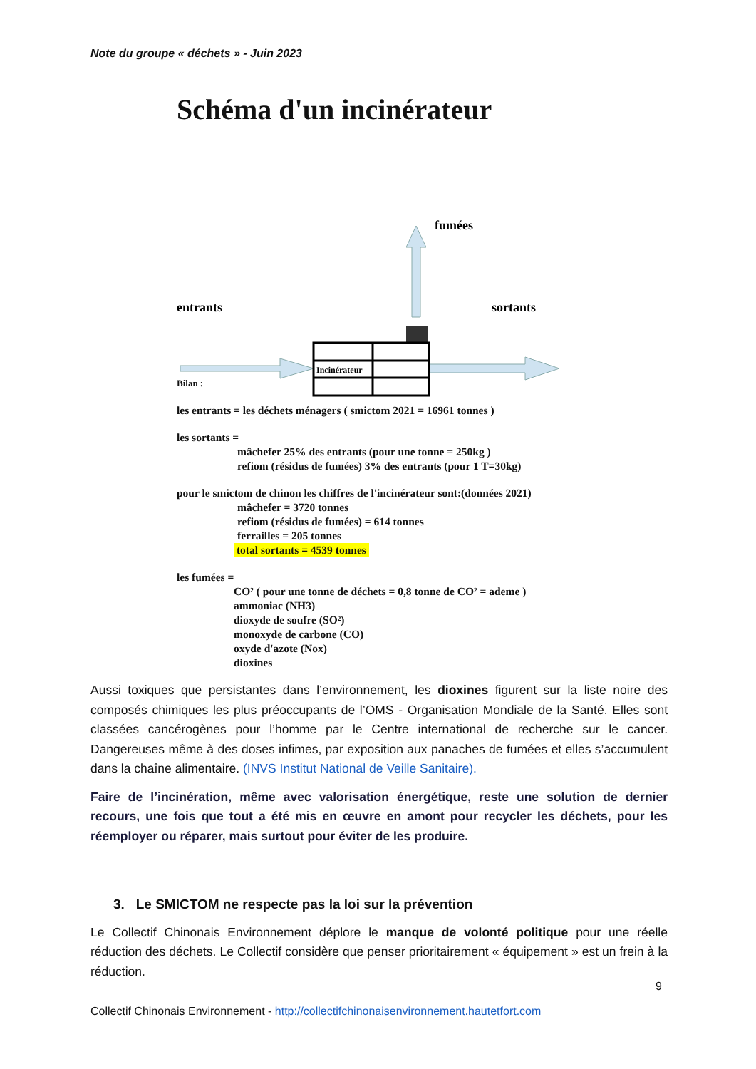Note du groupe « déchets » - Juin 2023
Schéma d'un incinérateur
fumées
entrants
sortants
Incinérateur
Bilan :
les entrants = les déchets ménagers ( smictom 2021 = 16961 tonnes )
les sortants =
mâchefer 25% des entrants (pour une tonne = 250kg )
refiom (résidus de fumées) 3% des entrants (pour 1 T=30kg)
pour le smictom de chinon les chiffres de l'incinérateur sont:(données 2021)
mâchefer = 3720 tonnes
refiom (résidus de fumées) = 614 tonnes
ferrailles = 205 tonnes
total sortants = 4539 tonnes
les fumées =
CO² ( pour une tonne de déchets = 0,8 tonne de CO² = ademe )
ammoniac (NH3)
dioxyde de soufre (SO²)
monoxyde de carbone (CO)
oxyde d'azote (Nox)
dioxines
Aussi toxiques que persistantes dans l’environnement, les dioxines figurent sur la liste noire des composés chimiques les plus préoccupants de l’OMS - Organisation Mondiale de la Santé. Elles sont classées cancérogènes pour l’homme par le Centre international de recherche sur le cancer. Dangereuses même à des doses infimes, par exposition aux panaches de fumées et elles s’accumulent dans la chaîne alimentaire. (INVS Institut National de Veille Sanitaire).
Faire de l’incinération, même avec valorisation énergétique, reste une solution de dernier recours, une fois que tout a été mis en œuvre en amont pour recycler les déchets, pour les réemployer ou réparer, mais surtout pour éviter de les produire.
3. Le SMICTOM ne respecte pas la loi sur la prévention
Le Collectif Chinonais Environnement déplore le manque de volonté politique pour une réelle réduction des déchets. Le Collectif considère que penser prioritairement « équipement » est un frein à la réduction.
9
Collectif Chinonais Environnement - http://collectifchinonaisenvironnement.hautetfort.com